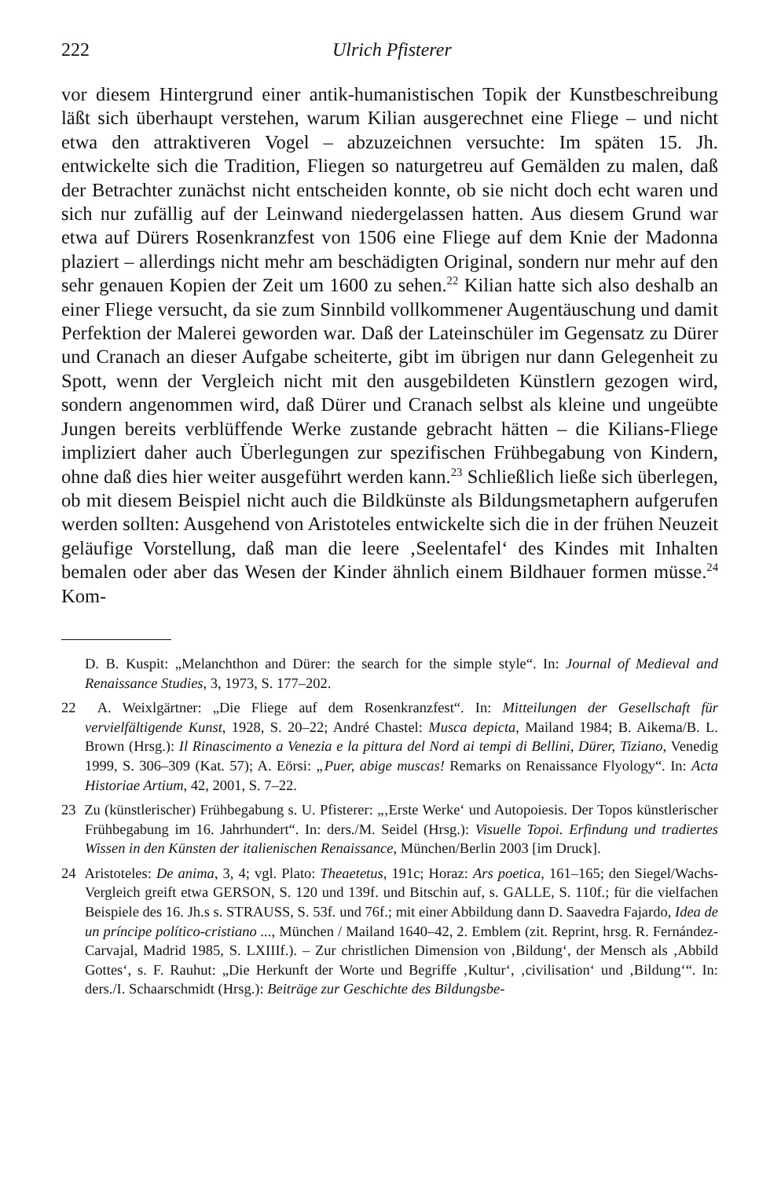222 Ulrich Pfisterer
vor diesem Hintergrund einer antik-humanistischen Topik der Kunstbeschreibung läßt sich überhaupt verstehen, warum Kilian ausgerechnet eine Fliege – und nicht etwa den attraktiveren Vogel – abzuzeichnen versuchte: Im späten 15. Jh. entwickelte sich die Tradition, Fliegen so naturgetreu auf Gemälden zu malen, daß der Betrachter zunächst nicht entscheiden konnte, ob sie nicht doch echt waren und sich nur zufällig auf der Leinwand niedergelassen hatten. Aus diesem Grund war etwa auf Dürers Rosenkranzfest von 1506 eine Fliege auf dem Knie der Madonna plaziert – allerdings nicht mehr am beschädigten Original, sondern nur mehr auf den sehr genauen Kopien der Zeit um 1600 zu sehen.<sup>22</sup> Kilian hatte sich also deshalb an einer Fliege versucht, da sie zum Sinnbild vollkommener Augentäuschung und damit Perfektion der Malerei geworden war. Daß der Lateinschüler im Gegensatz zu Dürer und Cranach an dieser Aufgabe scheiterte, gibt im übrigen nur dann Gelegenheit zu Spott, wenn der Vergleich nicht mit den ausgebildeten Künstlern gezogen wird, sondern angenommen wird, daß Dürer und Cranach selbst als kleine und ungeübte Jungen bereits verblüffende Werke zustande gebracht hätten – die Kilians-Fliege impliziert daher auch Überlegungen zur spezifischen Frühbegabung von Kindern, ohne daß dies hier weiter ausgeführt werden kann.<sup>23</sup> Schließlich ließe sich überlegen, ob mit diesem Beispiel nicht auch die Bildkünste als Bildungsmetaphern aufgerufen werden sollten: Ausgehend von Aristoteles entwickelte sich die in der frühen Neuzeit geläufige Vorstellung, daß man die leere ‚Seelentafel‘ des Kindes mit Inhalten bemalen oder aber das Wesen der Kinder ähnlich einem Bildhauer formen müsse.<sup>24</sup> Kom-
D. B. Kuspit: „Melanchthon and Dürer: the search for the simple style“. In: Journal of Medieval and Renaissance Studies, 3, 1973, S. 177–202.
22 A. Weixlgärtner: „Die Fliege auf dem Rosenkranzfest“. In: Mitteilungen der Gesellschaft für vervielfältigende Kunst, 1928, S. 20–22; André Chastel: Musca depicta, Mailand 1984; B. Aikema/B. L. Brown (Hrsg.): Il Rinascimento a Venezia e la pittura del Nord ai tempi di Bellini, Dürer, Tiziano, Venedig 1999, S. 306–309 (Kat. 57); A. Eörsi: „Puer, abige muscas! Remarks on Renaissance Flyology“. In: Acta Historiae Artium, 42, 2001, S. 7–22.
23 Zu (künstlerischer) Frühbegabung s. U. Pfisterer: „‚Erste Werke‘ und Autopoiesis. Der Topos künstlerischer Frühbegabung im 16. Jahrhundert“. In: ders./M. Seidel (Hrsg.): Visuelle Topoi. Erfindung und tradiertes Wissen in den Künsten der italienischen Renaissance, München/Berlin 2003 [im Druck].
24 Aristoteles: De anima, 3, 4; vgl. Plato: Theaetetus, 191c; Horaz: Ars poetica, 161–165; den Siegel/Wachs-Vergleich greift etwa GERSON, S. 120 und 139f. und Bitschin auf, s. GALLE, S. 110f.; für die vielfachen Beispiele des 16. Jh.s s. STRAUSS, S. 53f. und 76f.; mit einer Abbildung dann D. Saavedra Fajardo, Idea de un príncipe político-cristiano ..., München / Mailand 1640–42, 2. Emblem (zit. Reprint, hrsg. R. Fernández-Carvajal, Madrid 1985, S. LXIIIf.). – Zur christlichen Dimension von ‚Bildung‘, der Mensch als ‚Abbild Gottes‘, s. F. Rauhut: „Die Herkunft der Worte und Begriffe ‚Kultur‘, ‚civilisation‘ und ‚Bildung‘“. In: ders./I. Schaarschmidt (Hrsg.): Beiträge zur Geschichte des Bildungsbe-